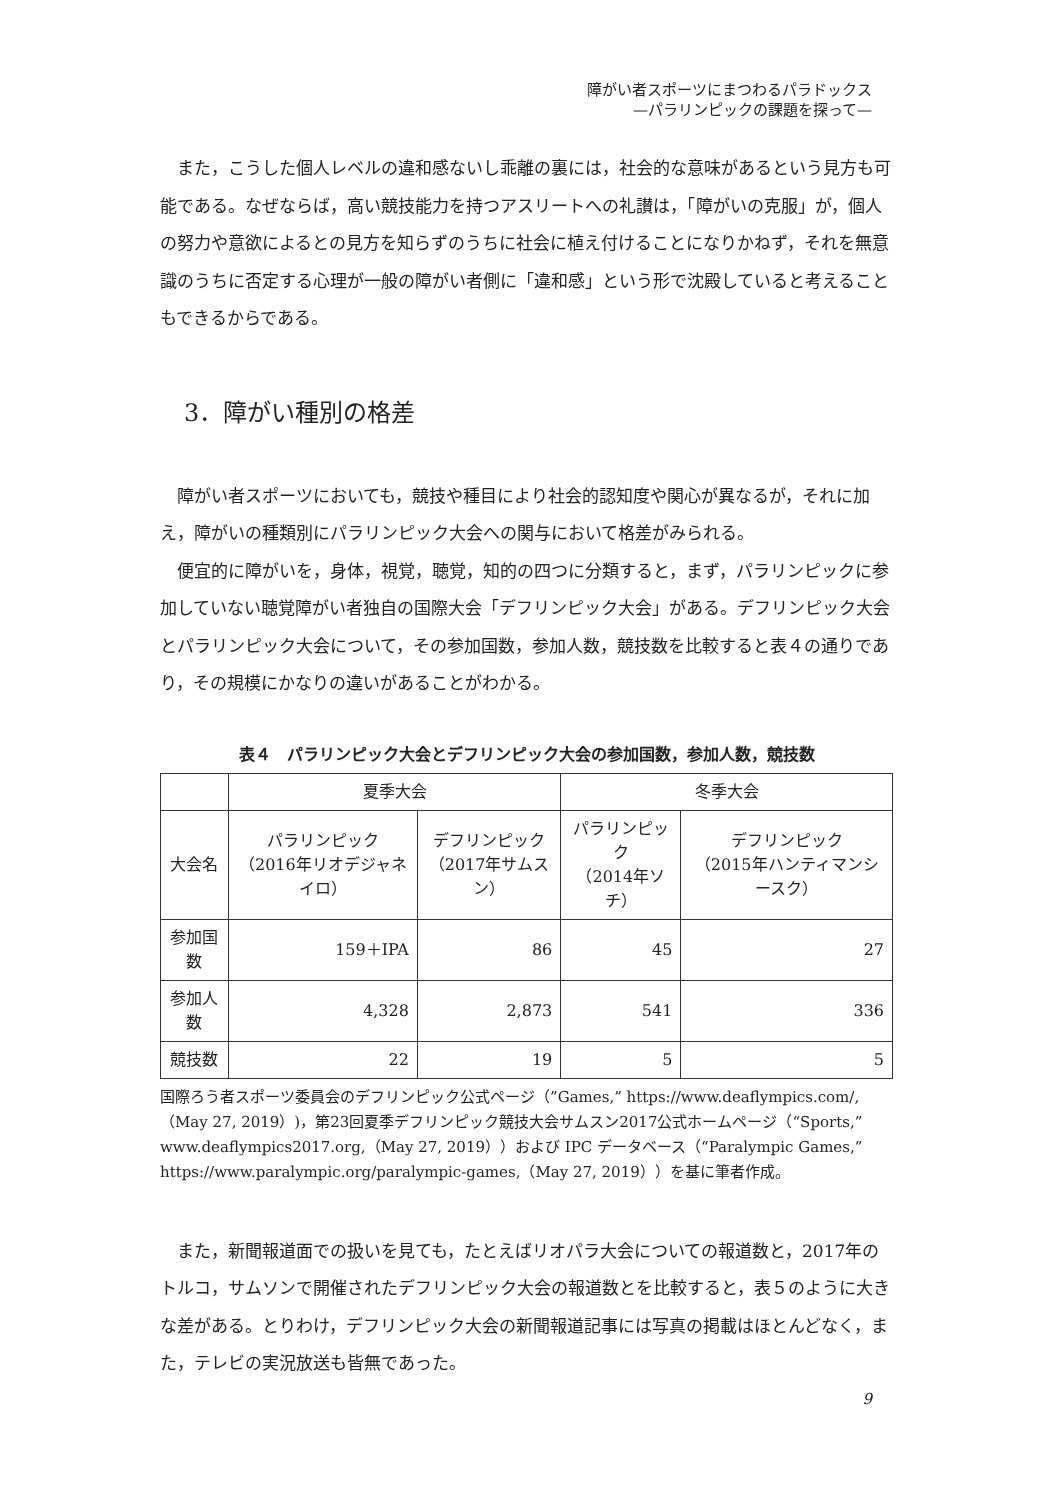障がい者スポーツにまつわるパラドックス
—パラリンピックの課題を探って—
また，こうした個人レベルの違和感ないし乖離の裏には，社会的な意味があるという見方も可能である。なぜならば，高い競技能力を持つアスリートへの礼讃は，「障がいの克服」が，個人の努力や意欲によるとの見方を知らずのうちに社会に植え付けることになりかねず，それを無意識のうちに否定する心理が一般の障がい者側に「違和感」という形で沈殿していると考えることもできるからである。
3．障がい種別の格差
障がい者スポーツにおいても，競技や種目により社会的認知度や関心が異なるが，それに加え，障がいの種類別にパラリンピック大会への関与において格差がみられる。
便宜的に障がいを，身体，視覚，聴覚，知的の四つに分類すると，まず，パラリンピックに参加していない聴覚障がい者独自の国際大会「デフリンピック大会」がある。デフリンピック大会とパラリンピック大会について，その参加国数，参加人数，競技数を比較すると表４の通りであり，その規模にかなりの違いがあることがわかる。
表４　パラリンピック大会とデフリンピック大会の参加国数，参加人数，競技数
| | 夏季大会 | | 冬季大会 | |
| --- | --- | --- | --- | --- |
| 大会名 | パラリンピック （2016年リオデジャネイロ） | デフリンピック （2017年サムスン） | パラリンピック （2014年ソチ） | デフリンピック （2015年ハンティマンシースク） |
| 参加国数 | 159＋IPA | 86 | 45 | 27 |
| 参加人数 | 4,328 | 2,873 | 541 | 336 |
| 競技数 | 22 | 19 | 5 | 5 |
国際ろう者スポーツ委員会のデフリンピック公式ページ（”Games,” https://www.deaflympics.com/,（May 27, 2019）)，第23回夏季デフリンピック競技大会サムスン2017公式ホームページ（“Sports,” www.deaflympics2017.org,（May 27, 2019））および IPC データベース（“Paralympic Games,” https://www.paralympic.org/paralympic-games,（May 27, 2019））を基に筆者作成。
また，新聞報道面での扱いを見ても，たとえばリオパラ大会についての報道数と，2017年のトルコ，サムソンで開催されたデフリンピック大会の報道数とを比較すると，表５のように大きな差がある。とりわけ，デフリンピック大会の新聞報道記事には写真の掲載はほとんどなく，また，テレビの実況放送も皆無であった。
9